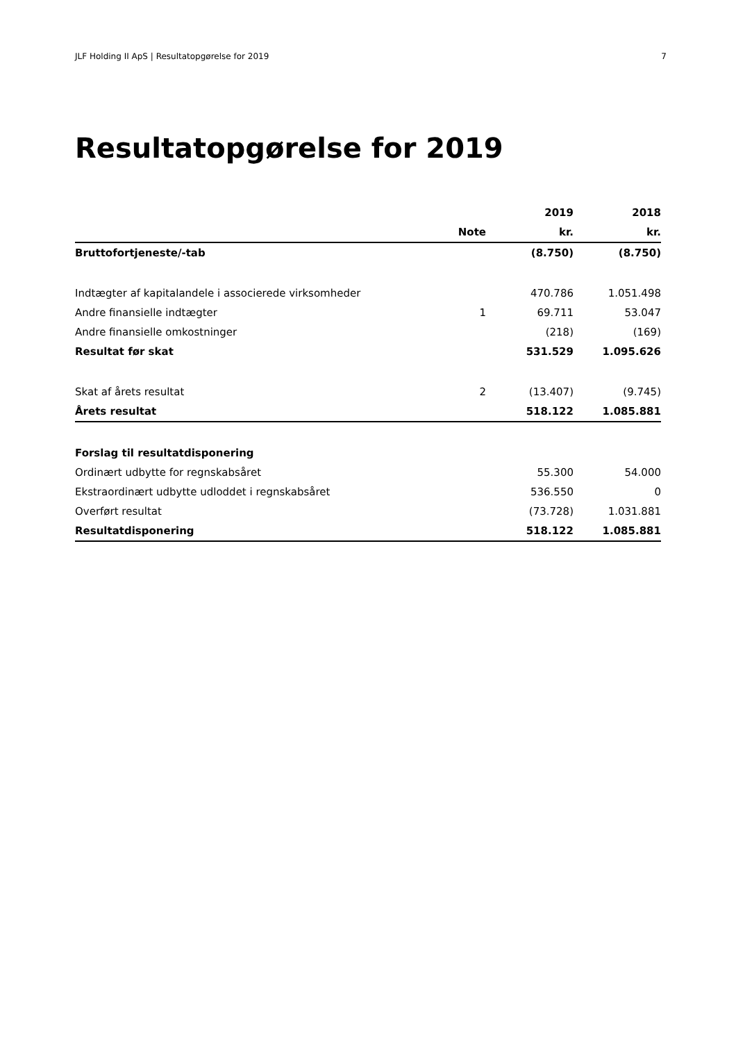JLF Holding II ApS | Resultatopgørelse for 2019 7
Resultatopgørelse for 2019
| | | 2019 | 2018 |
| --- | --- | --- | --- |
| | Note | kr. | kr. |
| Bruttofortjeneste/-tab | | (8.750) | (8.750) |
| Indtægter af kapitalandele i associerede virksomheder | | 470.786 | 1.051.498 |
| Andre finansielle indtægter | 1 | 69.711 | 53.047 |
| Andre finansielle omkostninger | | (218) | (169) |
| Resultat før skat | | 531.529 | 1.095.626 |
| Skat af årets resultat | 2 | (13.407) | (9.745) |
| Årets resultat | | 518.122 | 1.085.881 |
| Forslag til resultatdisponering | | | |
| Ordinært udbytte for regnskabsåret | | 55.300 | 54.000 |
| Ekstraordinært udbytte udloddet i regnskabsåret | | 536.550 | 0 |
| Overført resultat | | (73.728) | 1.031.881 |
| Resultatdisponering | | 518.122 | 1.085.881 |